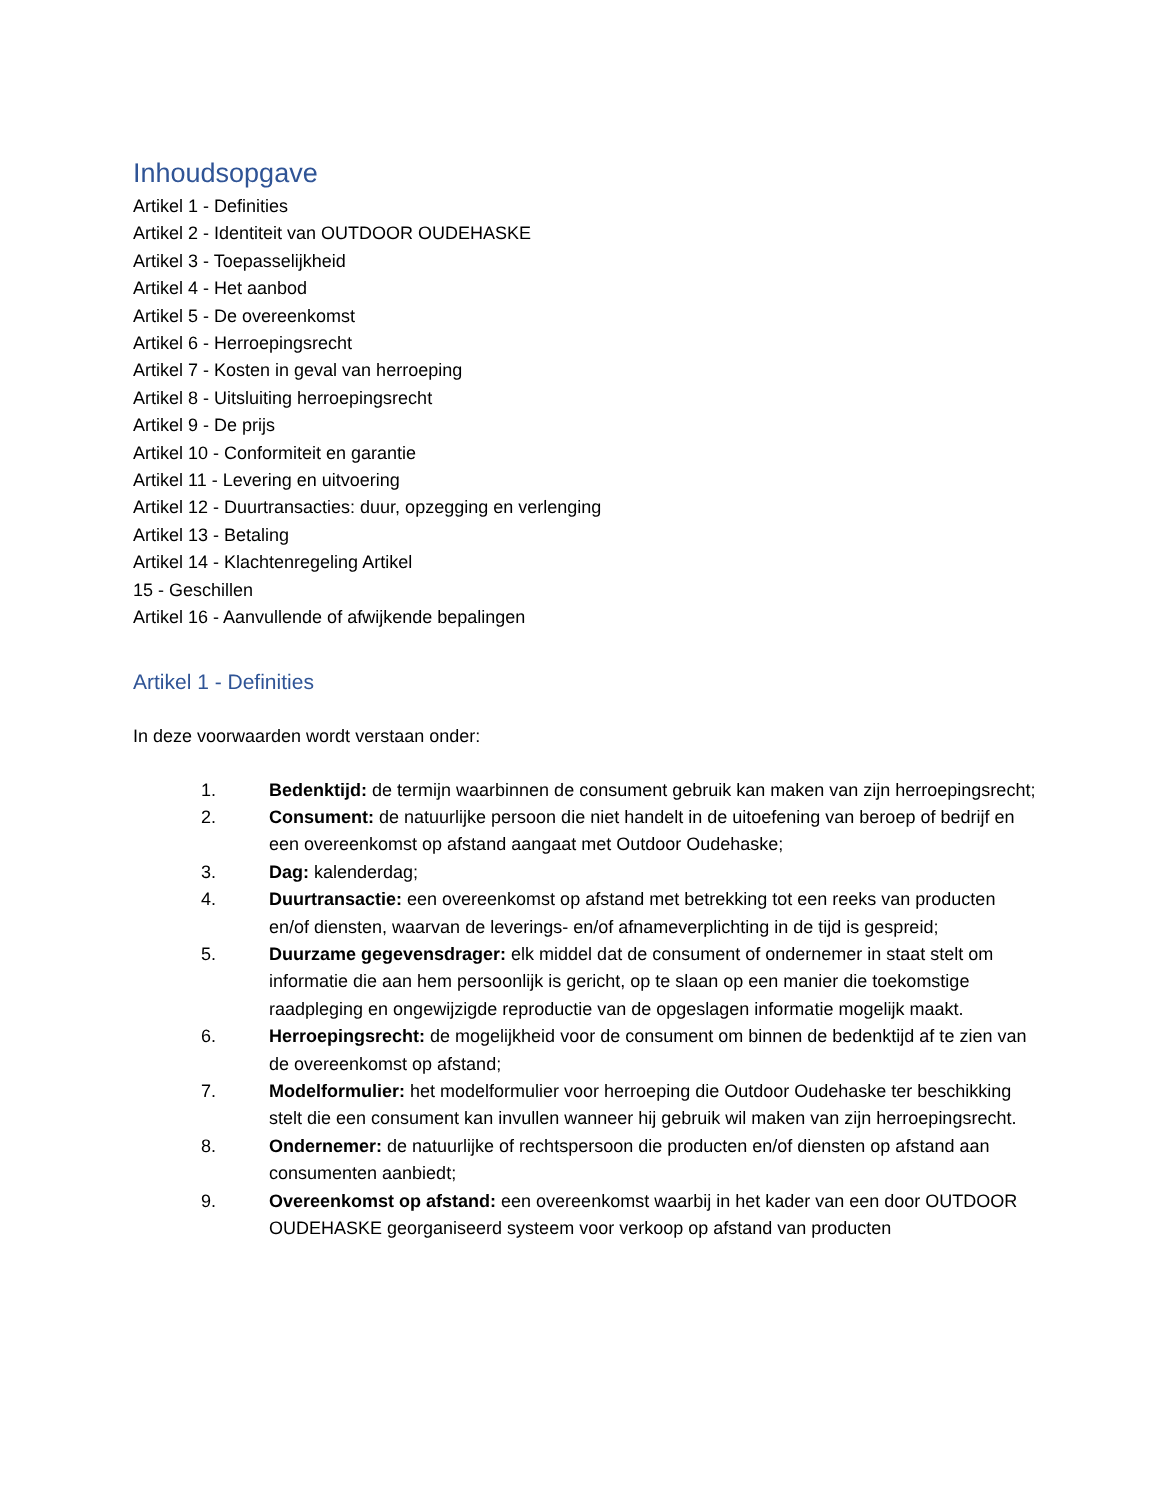Inhoudsopgave
Artikel 1 - Definities
Artikel 2 - Identiteit van OUTDOOR OUDEHASKE
Artikel 3 - Toepasselijkheid
Artikel 4 - Het aanbod
Artikel 5 - De overeenkomst
Artikel 6 - Herroepingsrecht
Artikel 7 - Kosten in geval van herroeping
Artikel 8 - Uitsluiting herroepingsrecht
Artikel 9 - De prijs
Artikel 10 - Conformiteit en garantie
Artikel 11 - Levering en uitvoering
Artikel 12 - Duurtransacties: duur, opzegging en verlenging
Artikel 13 - Betaling
Artikel 14 - Klachtenregeling Artikel
15 - Geschillen
Artikel 16 - Aanvullende of afwijkende bepalingen
Artikel 1 - Definities
In deze voorwaarden wordt verstaan onder:
1. Bedenktijd: de termijn waarbinnen de consument gebruik kan maken van zijn herroepingsrecht;
2. Consument: de natuurlijke persoon die niet handelt in de uitoefening van beroep of bedrijf en een overeenkomst op afstand aangaat met Outdoor Oudehaske;
3. Dag: kalenderdag;
4. Duurtransactie: een overeenkomst op afstand met betrekking tot een reeks van producten en/of diensten, waarvan de leverings- en/of afnameverplichting in de tijd is gespreid;
5. Duurzame gegevensdrager: elk middel dat de consument of ondernemer in staat stelt om informatie die aan hem persoonlijk is gericht, op te slaan op een manier die toekomstige raadpleging en ongewijzigde reproductie van de opgeslagen informatie mogelijk maakt.
6. Herroepingsrecht: de mogelijkheid voor de consument om binnen de bedenktijd af te zien van de overeenkomst op afstand;
7. Modelformulier: het modelformulier voor herroeping die Outdoor Oudehaske ter beschikking stelt die een consument kan invullen wanneer hij gebruik wil maken van zijn herroepingsrecht.
8. Ondernemer: de natuurlijke of rechtspersoon die producten en/of diensten op afstand aan consumenten aanbiedt;
9. Overeenkomst op afstand: een overeenkomst waarbij in het kader van een door OUTDOOR OUDEHASKE georganiseerd systeem voor verkoop op afstand van producten